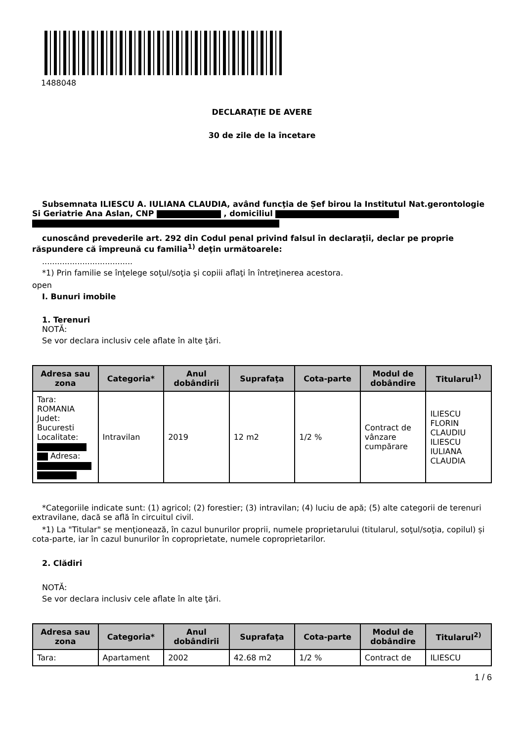1488048
DECLARAŢIE DE AVERE
30 de zile de la încetare
Subsemnata ILIESCU A. IULIANA CLAUDIA, având funcţia de Șef birou la Institutul Nat.gerontologie Si Geriatrie Ana Aslan, CNP , domiciliul
cunoscând prevederile art. 292 din Codul penal privind falsul în declaraţii, declar pe proprie răspundere că împreună cu familia<sup>1)</sup> deţin următoarele:
....................................
*1) Prin familie se înţelege soţul/soţia şi copiii aflaţi în întreţinerea acestora.
open
I. Bunuri imobile
1. Terenuri
NOTĂ:
Se vor declara inclusiv cele aflate în alte ţări.
| Adresa sau zona | Categoria* | Anul dobândirii | Suprafaţa | Cota-parte | Modul de dobândire | Titularul<sup>1)</sup> |
| --- | --- | --- | --- | --- | --- | --- |
| Tara: ROMANIA Judet: Bucuresti Localitate: Adresa: | Intravilan | 2019 | 12 m2 | 1/2 % | Contract de vânzare cumpărare | ILIESCU FLORIN CLAUDIU ILIESCU IULIANA CLAUDIA |
*Categoriile indicate sunt: (1) agricol; (2) forestier; (3) intravilan; (4) luciu de apă; (5) alte categorii de terenuri extravilane, dacă se află în circuitul civil.
*1) La "Titular" se menţionează, în cazul bunurilor proprii, numele proprietarului (titularul, soţul/soţia, copilul) și cota-parte, iar în cazul bunurilor în coproprietate, numele coproprietarilor.
2. Clădiri
NOTĂ:
Se vor declara inclusiv cele aflate în alte ţări.
| Adresa sau zona | Categoria* | Anul dobândirii | Suprafaţa | Cota-parte | Modul de dobândire | Titularul<sup>2)</sup> |
| --- | --- | --- | --- | --- | --- | --- |
| Tara: | Apartament | 2002 | 42.68 m2 | 1/2 % | Contract de | ILIESCU |
1 / 6